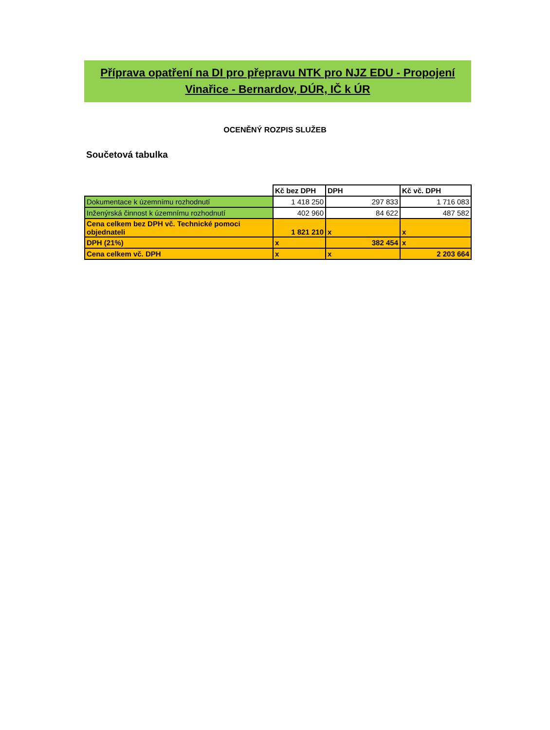Příprava opatření na DI pro přepravu NTK pro NJZ EDU - Propojení
Vinařice - Bernardov, DÚR, IČ k ÚR
OCENĚNÝ ROZPIS SLUŽEB
Součetová tabulka
| | Kč bez DPH | DPH | Kč vč. DPH |
| Dokumentace k územnímu rozhodnutí | 1 418 250 | 297 833 | 1 716 083 |
| Inženýrská činnost k územnímu rozhodnutí | 402 960 | 84 622 | 487 582 |
| Cena celkem bez DPH vč. Technické pomoci objednateli | 1 821 210 | x | x |
| DPH (21%) | x | 382 454 | x |
| Cena celkem vč. DPH | x | x | 2 203 664 |